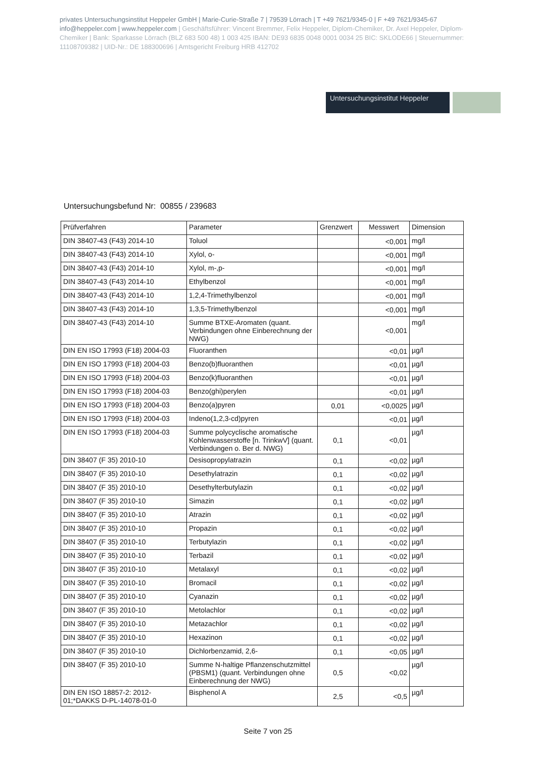privates Untersuchungsinstitut Heppeler GmbH | Marie-Curie-Straße 7 | 79539 Lörrach | T +49 7621/9345-0 | F +49 7621/9345-67
info@heppeler.com | www.heppeler.com | Geschäftsführer: Vincent Bremmer, Felix Heppeler, Diplom-Chemiker, Dr. Axel Heppeler, Diplom-Chemiker | Bank: Sparkasse Lörrach (BLZ 683 500 48) 1 003 425 IBAN: DE93 6835 0048 0001 0034 25 BIC: SKLODE66 | Steuernummer: 11108709382 | UID-Nr.: DE 188300696 | Amtsgericht Freiburg HRB 412702
Untersuchungsinstitut Heppeler
Untersuchungsbefund Nr: 00855 / 239683
| Prüfverfahren | Parameter | Grenzwert | Messwert | Dimension |
| --- | --- | --- | --- | --- |
| DIN 38407-43 (F43) 2014-10 | Toluol | | <0,001 | mg/l |
| DIN 38407-43 (F43) 2014-10 | Xylol, o- | | <0,001 | mg/l |
| DIN 38407-43 (F43) 2014-10 | Xylol, m-,p- | | <0,001 | mg/l |
| DIN 38407-43 (F43) 2014-10 | Ethylbenzol | | <0,001 | mg/l |
| DIN 38407-43 (F43) 2014-10 | 1,2,4-Trimethylbenzol | | <0,001 | mg/l |
| DIN 38407-43 (F43) 2014-10 | 1,3,5-Trimethylbenzol | | <0,001 | mg/l |
| DIN 38407-43 (F43) 2014-10 | Summe BTXE-Aromaten (quant. Verbindungen ohne Einberechnung der NWG) | | <0,001 | mg/l |
| DIN EN ISO 17993 (F18) 2004-03 | Fluoranthen | | <0,01 | µg/l |
| DIN EN ISO 17993 (F18) 2004-03 | Benzo(b)fluoranthen | | <0,01 | µg/l |
| DIN EN ISO 17993 (F18) 2004-03 | Benzo(k)fluoranthen | | <0,01 | µg/l |
| DIN EN ISO 17993 (F18) 2004-03 | Benzo(ghi)perylen | | <0,01 | µg/l |
| DIN EN ISO 17993 (F18) 2004-03 | Benzo(a)pyren | 0,01 | <0,0025 | µg/l |
| DIN EN ISO 17993 (F18) 2004-03 | Indeno(1,2,3-cd)pyren | | <0,01 | µg/l |
| DIN EN ISO 17993 (F18) 2004-03 | Summe polycyclische aromatische Kohlenwasserstoffe [n. TrinkwV] (quant. Verbindungen o. Ber d. NWG) | 0,1 | <0,01 | µg/l |
| DIN 38407 (F 35) 2010-10 | Desisopropylatrazin | 0,1 | <0,02 | µg/l |
| DIN 38407 (F 35) 2010-10 | Desethylatrazin | 0,1 | <0,02 | µg/l |
| DIN 38407 (F 35) 2010-10 | Desethylterbutylazin | 0,1 | <0,02 | µg/l |
| DIN 38407 (F 35) 2010-10 | Simazin | 0,1 | <0,02 | µg/l |
| DIN 38407 (F 35) 2010-10 | Atrazin | 0,1 | <0,02 | µg/l |
| DIN 38407 (F 35) 2010-10 | Propazin | 0,1 | <0,02 | µg/l |
| DIN 38407 (F 35) 2010-10 | Terbutylazin | 0,1 | <0,02 | µg/l |
| DIN 38407 (F 35) 2010-10 | Terbazil | 0,1 | <0,02 | µg/l |
| DIN 38407 (F 35) 2010-10 | Metalaxyl | 0,1 | <0,02 | µg/l |
| DIN 38407 (F 35) 2010-10 | Bromacil | 0,1 | <0,02 | µg/l |
| DIN 38407 (F 35) 2010-10 | Cyanazin | 0,1 | <0,02 | µg/l |
| DIN 38407 (F 35) 2010-10 | Metolachlor | 0,1 | <0,02 | µg/l |
| DIN 38407 (F 35) 2010-10 | Metazachlor | 0,1 | <0,02 | µg/l |
| DIN 38407 (F 35) 2010-10 | Hexazinon | 0,1 | <0,02 | µg/l |
| DIN 38407 (F 35) 2010-10 | Dichlorbenzamid, 2,6- | 0,1 | <0,05 | µg/l |
| DIN 38407 (F 35) 2010-10 | Summe N-haltige Pflanzenschutzmittel (PBSM1) (quant. Verbindungen ohne Einberechnung der NWG) | 0,5 | <0,02 | µg/l |
| DIN EN ISO 18857-2: 2012-01;*DAKKS D-PL-14078-01-0 | Bisphenol A | 2,5 | <0,5 | µg/l |
Seite 7 von 25